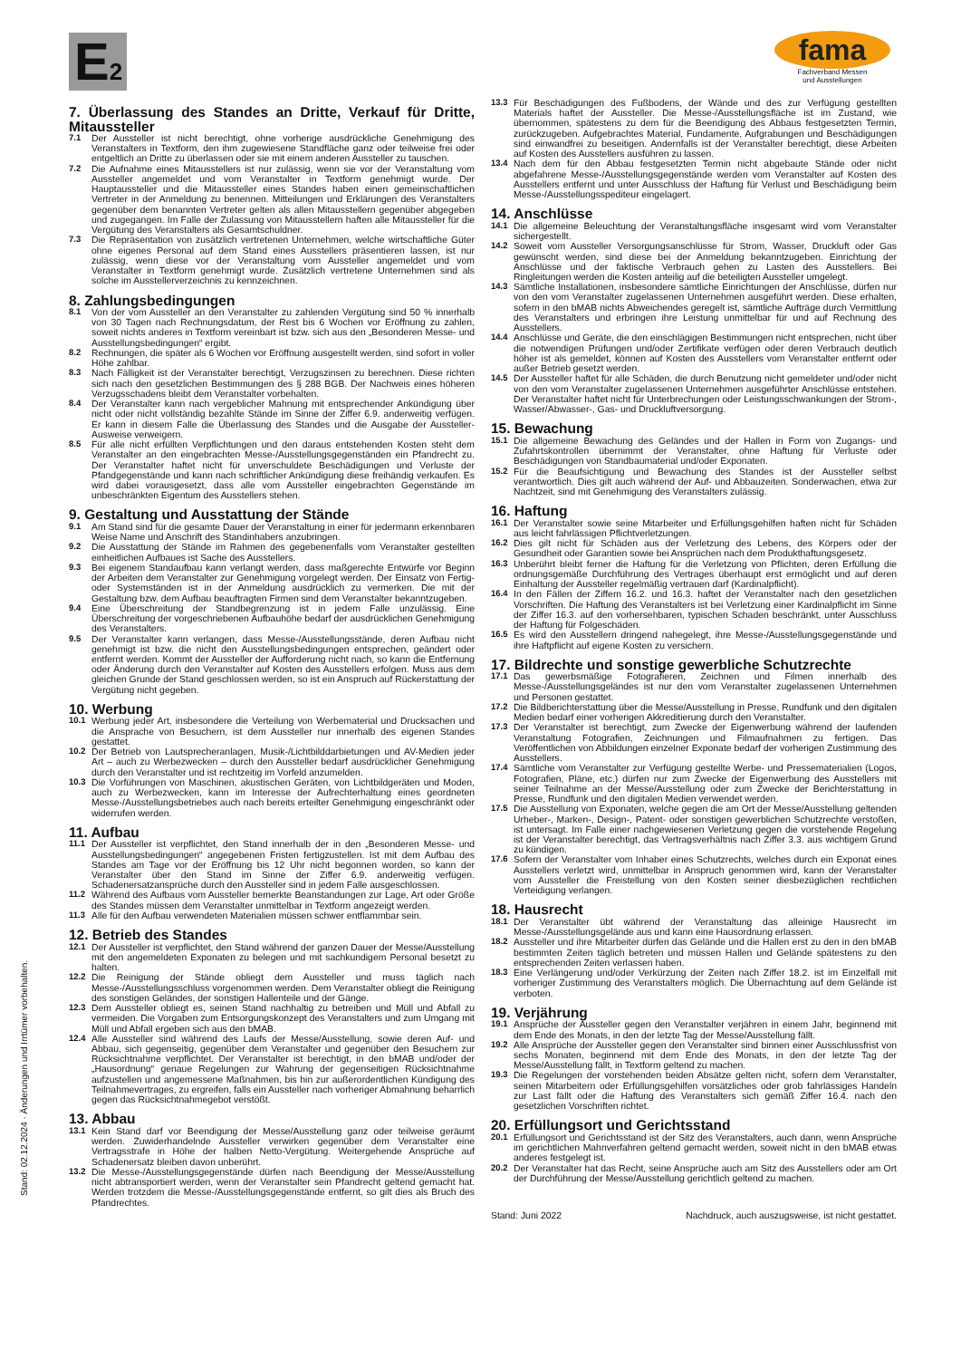E2
fama
Fachverband Messen
und Ausstellungen
7. Überlassung des Standes an Dritte, Verkauf für Dritte, Mitaussteller
7.1 Der Aussteller ist nicht berechtigt, ohne vorherige ausdrückliche Genehmigung des Veranstalters in Textform, den ihm zugewiesene Standfläche ganz oder teilweise frei oder entgeltlich an Dritte zu überlassen oder sie mit einem anderen Aussteller zu tauschen.
7.2 Die Aufnahme eines Mitausstellers ist nur zulässig, wenn sie vor der Veranstaltung vom Aussteller angemeldet und vom Veranstalter in Textform genehmigt wurde. Der Hauptaussteller und die Mitaussteller eines Standes haben einen gemeinschaftlichen Vertreter in der Anmeldung zu benennen. Mitteilungen und Erklärungen des Veranstalters gegenüber dem benannten Vertreter gelten als allen Mitausstellern gegenüber abgegeben und zugegangen. Im Falle der Zulassung von Mitausstellern haften alle Mitaussteller für die Vergütung des Veranstalters als Gesamtschuldner.
7.3 Die Repräsentation von zusätzlich vertretenen Unternehmen, welche wirtschaftliche Güter ohne eigenes Personal auf dem Stand eines Ausstellers präsentieren lassen, ist nur zulässig, wenn diese vor der Veranstaltung vom Aussteller angemeldet und vom Veranstalter in Textform genehmigt wurde. Zusätzlich vertretene Unternehmen sind als solche im Ausstellerverzeichnis zu kennzeichnen.
8. Zahlungsbedingungen
8.1 Von der vom Aussteller an den Veranstalter zu zahlenden Vergütung sind 50 % innerhalb von 30 Tagen nach Rechnungsdatum, der Rest bis 6 Wochen vor Eröffnung zu zahlen, soweit nichts anderes in Textform vereinbart ist bzw. sich aus den „Besonderen Messe- und Ausstellungsbedingungen“ ergibt.
8.2 Rechnungen, die später als 6 Wochen vor Eröffnung ausgestellt werden, sind sofort in voller Höhe zahlbar.
8.3 Nach Fälligkeit ist der Veranstalter berechtigt, Verzugszinsen zu berechnen. Diese richten sich nach den gesetzlichen Bestimmungen des § 288 BGB. Der Nachweis eines höheren Verzugsschadens bleibt dem Veranstalter vorbehalten.
8.4 Der Veranstalter kann nach vergeblicher Mahnung mit entsprechender Ankündigung über nicht oder nicht vollständig bezahlte Stände im Sinne der Ziffer 6.9. anderweitig verfügen. Er kann in diesem Falle die Überlassung des Standes und die Ausgabe der Aussteller-Ausweise verweigern.
8.5 Für alle nicht erfüllten Verpflichtungen und den daraus entstehenden Kosten steht dem Veranstalter an den eingebrachten Messe-/Ausstellungsgegenständen ein Pfandrecht zu. Der Veranstalter haftet nicht für unverschuldete Beschädigungen und Verluste der Pfandgegenstände und kann nach schriftlicher Ankündigung diese freihändig verkaufen. Es wird dabei vorausgesetzt, dass alle vom Aussteller eingebrachten Gegenstände im unbeschränkten Eigentum des Ausstellers stehen.
9. Gestaltung und Ausstattung der Stände
9.1 Am Stand sind für die gesamte Dauer der Veranstaltung in einer für jedermann erkennbaren Weise Name und Anschrift des Standinhabers anzubringen.
9.2 Die Ausstattung der Stände im Rahmen des gegebenenfalls vom Veranstalter gestellten einheitlichen Aufbaues ist Sache des Ausstellers.
9.3 Bei eigenem Standaufbau kann verlangt werden, dass maßgerechte Entwürfe vor Beginn der Arbeiten dem Veranstalter zur Genehmigung vorgelegt werden. Der Einsatz von Fertig- oder Systemständen ist in der Anmeldung ausdrücklich zu vermerken. Die mit der Gestaltung bzw. dem Aufbau beauftragten Firmen sind dem Veranstalter bekanntzugeben.
9.4 Eine Überschreitung der Standbegrenzung ist in jedem Falle unzulässig. Eine Überschreitung der vorgeschriebenen Aufbauhöhe bedarf der ausdrücklichen Genehmigung des Veranstalters.
9.5 Der Veranstalter kann verlangen, dass Messe-/Ausstellungsstände, deren Aufbau nicht genehmigt ist bzw. die nicht den Ausstellungsbedingungen entsprechen, geändert oder entfernt werden. Kommt der Aussteller der Aufforderung nicht nach, so kann die Entfernung oder Änderung durch den Veranstalter auf Kosten des Ausstellers erfolgen. Muss aus dem gleichen Grunde der Stand geschlossen werden, so ist ein Anspruch auf Rückerstattung der Vergütung nicht gegeben.
10. Werbung
10.1 Werbung jeder Art, insbesondere die Verteilung von Werbematerial und Drucksachen und die Ansprache von Besuchern, ist dem Aussteller nur innerhalb des eigenen Standes gestattet.
10.2 Der Betrieb von Lautsprecheranlagen, Musik-/Lichtbilddarbietungen und AV-Medien jeder Art – auch zu Werbezwecken – durch den Aussteller bedarf ausdrücklicher Genehmigung durch den Veranstalter und ist rechtzeitig im Vorfeld anzumelden.
10.3 Die Vorführungen von Maschinen, akustischen Geräten, von Lichtbildgeräten und Moden, auch zu Werbezwecken, kann im Interesse der Aufrechterhaltung eines geordneten Messe-/Ausstellungsbetriebes auch nach bereits erteilter Genehmigung eingeschränkt oder widerrufen werden.
11. Aufbau
11.1 Der Aussteller ist verpflichtet, den Stand innerhalb der in den „Besonderen Messe- und Ausstellungsbedingungen“ angegebenen Fristen fertigzustellen. Ist mit dem Aufbau des Standes am Tage vor der Eröffnung bis 12 Uhr nicht begonnen worden, so kann der Veranstalter über den Stand im Sinne der Ziffer 6.9. anderweitig verfügen. Schadenersatzansprüche durch den Aussteller sind in jedem Falle ausgeschlossen.
11.2 Während des Aufbaus vom Aussteller bemerkte Beanstandungen zur Lage, Art oder Größe des Standes müssen dem Veranstalter unmittelbar in Textform angezeigt werden.
11.3 Alle für den Aufbau verwendeten Materialien müssen schwer entflammbar sein.
12. Betrieb des Standes
12.1 Der Aussteller ist verpflichtet, den Stand während der ganzen Dauer der Messe/Ausstellung mit den angemeldeten Exponaten zu belegen und mit sachkundigem Personal besetzt zu halten.
12.2 Die Reinigung der Stände obliegt dem Aussteller und muss täglich nach Messe-/Ausstellungsschluss vorgenommen werden. Dem Veranstalter obliegt die Reinigung des sonstigen Geländes, der sonstigen Hallenteile und der Gänge.
12.3 Dem Aussteller obliegt es, seinen Stand nachhaltig zu betreiben und Müll und Abfall zu vermeiden. Die Vorgaben zum Entsorgungskonzept des Veranstalters und zum Umgang mit Müll und Abfall ergeben sich aus den bMAB.
12.4 Alle Aussteller sind während des Laufs der Messe/Ausstellung, sowie deren Auf- und Abbau, sich gegenseitig, gegenüber dem Veranstalter und gegenüber den Besuchern zur Rücksichtnahme verpflichtet. Der Veranstalter ist berechtigt, in den bMAB und/oder der „Hausordnung“ genaue Regelungen zur Wahrung der gegenseitigen Rücksichtnahme aufzustellen und angemessene Maßnahmen, bis hin zur außerordentlichen Kündigung des Teilnahmevertrages, zu ergreifen, falls ein Aussteller nach vorheriger Abmahnung beharrlich gegen das Rücksichtnahmegebot verstößt.
13. Abbau
13.1 Kein Stand darf vor Beendigung der Messe/Ausstellung ganz oder teilweise geräumt werden. Zuwiderhandelnde Aussteller verwirken gegenüber dem Veranstalter eine Vertragsstrafe in Höhe der halben Netto-Vergütung. Weitergehende Ansprüche auf Schadenersatz bleiben davon unberührt.
13.2 Die Messe-/Ausstellungsgegenstände dürfen nach Beendigung der Messe/Ausstellung nicht abtransportiert werden, wenn der Veranstalter sein Pfandrecht geltend gemacht hat. Werden trotzdem die Messe-/Ausstellungsgegenstände entfernt, so gilt dies als Bruch des Pfandrechtes.
13.3 Für Beschädigungen des Fußbodens, der Wände und des zur Verfügung gestellten Materials haftet der Aussteller. Die Messe-/Ausstellungsfläche ist im Zustand, wie übernommen, spätestens zu dem für die Beendigung des Abbaus festgesetzten Termin, zurückzugeben. Aufgebrachtes Material, Fundamente, Aufgrabungen und Beschädigungen sind einwandfrei zu beseitigen. Andernfalls ist der Veranstalter berechtigt, diese Arbeiten auf Kosten des Ausstellers ausführen zu lassen.
13.4 Nach dem für den Abbau festgesetzten Termin nicht abgebaute Stände oder nicht abgefahrene Messe-/Ausstellungsgegenstände werden vom Veranstalter auf Kosten des Ausstellers entfernt und unter Ausschluss der Haftung für Verlust und Beschädigung beim Messe-/Ausstellungsspediteur eingelagert.
14. Anschlüsse
14.1 Die allgemeine Beleuchtung der Veranstaltungsfläche insgesamt wird vom Veranstalter sichergestellt.
14.2 Soweit vom Aussteller Versorgungsanschlüsse für Strom, Wasser, Druckluft oder Gas gewünscht werden, sind diese bei der Anmeldung bekanntzugeben. Einrichtung der Anschlüsse und der faktische Verbrauch gehen zu Lasten des Ausstellers. Bei Ringleitungen werden die Kosten anteilig auf die beteiligten Aussteller umgelegt.
14.3 Sämtliche Installationen, insbesondere sämtliche Einrichtungen der Anschlüsse, dürfen nur von den vom Veranstalter zugelassenen Unternehmen ausgeführt werden. Diese erhalten, sofern in den bMAB nichts Abweichendes geregelt ist, sämtliche Aufträge durch Vermittlung des Veranstalters und erbringen ihre Leistung unmittelbar für und auf Rechnung des Ausstellers.
14.4 Anschlüsse und Geräte, die den einschlägigen Bestimmungen nicht entsprechen, nicht über die notwendigen Prüfungen und/oder Zertifikate verfügen oder deren Verbrauch deutlich höher ist als gemeldet, können auf Kosten des Ausstellers vom Veranstalter entfernt oder außer Betrieb gesetzt werden.
14.5 Der Aussteller haftet für alle Schäden, die durch Benutzung nicht gemeldeter und/oder nicht von den vom Veranstalter zugelassenen Unternehmen ausgeführter Anschlüsse entstehen. Der Veranstalter haftet nicht für Unterbrechungen oder Leistungsschwankungen der Strom-, Wasser/Abwasser-, Gas- und Druckluftversorgung.
15. Bewachung
15.1 Die allgemeine Bewachung des Geländes und der Hallen in Form von Zugangs- und Zufahrtskontrollen übernimmt der Veranstalter, ohne Haftung für Verluste oder Beschädigungen von Standbaumaterial und/oder Exponaten.
15.2 Für die Beaufsichtigung und Bewachung des Standes ist der Aussteller selbst verantwortlich. Dies gilt auch während der Auf- und Abbauzeiten. Sonderwachen, etwa zur Nachtzeit, sind mit Genehmigung des Veranstalters zulässig.
16. Haftung
16.1 Der Veranstalter sowie seine Mitarbeiter und Erfüllungsgehilfen haften nicht für Schäden aus leicht fahrlässigen Pflichtverletzungen.
16.2 Dies gilt nicht für Schäden aus der Verletzung des Lebens, des Körpers oder der Gesundheit oder Garantien sowie bei Ansprüchen nach dem Produkthaftungsgesetz.
16.3 Unberührt bleibt ferner die Haftung für die Verletzung von Pflichten, deren Erfüllung die ordnungsgemäße Durchführung des Vertrages überhaupt erst ermöglicht und auf deren Einhaltung der Aussteller regelmäßig vertrauen darf (Kardinalpflicht).
16.4 In den Fällen der Ziffern 16.2. und 16.3. haftet der Veranstalter nach den gesetzlichen Vorschriften. Die Haftung des Veranstalters ist bei Verletzung einer Kardinalpflicht im Sinne der Ziffer 16.3. auf den vorhersehbaren, typischen Schaden beschränkt, unter Ausschluss der Haftung für Folgeschäden.
16.5 Es wird den Ausstellern dringend nahegelegt, ihre Messe-/Ausstellungsgegenstände und ihre Haftpflicht auf eigene Kosten zu versichern.
17. Bildrechte und sonstige gewerbliche Schutzrechte
17.1 Das gewerbsmäßige Fotografieren, Zeichnen und Filmen innerhalb des Messe-/Ausstellungsgeländes ist nur den vom Veranstalter zugelassenen Unternehmen und Personen gestattet.
17.2 Die Bildberichterstattung über die Messe/Ausstellung in Presse, Rundfunk und den digitalen Medien bedarf einer vorherigen Akkreditierung durch den Veranstalter.
17.3 Der Veranstalter ist berechtigt, zum Zwecke der Eigenwerbung während der laufenden Veranstaltung Fotografien, Zeichnungen und Filmaufnahmen zu fertigen. Das Veröffentlichen von Abbildungen einzelner Exponate bedarf der vorherigen Zustimmung des Ausstellers.
17.4 Sämtliche vom Veranstalter zur Verfügung gestellte Werbe- und Pressematerialien (Logos, Fotografien, Pläne, etc.) dürfen nur zum Zwecke der Eigenwerbung des Ausstellers mit seiner Teilnahme an der Messe/Ausstellung oder zum Zwecke der Berichterstattung in Presse, Rundfunk und den digitalen Medien verwendet werden.
17.5 Die Ausstellung von Exponaten, welche gegen die am Ort der Messe/Ausstellung geltenden Urheber-, Marken-, Design-, Patent- oder sonstigen gewerblichen Schutzrechte verstoßen, ist untersagt. Im Falle einer nachgewiesenen Verletzung gegen die vorstehende Regelung ist der Veranstalter berechtigt, das Vertragsverhältnis nach Ziffer 3.3. aus wichtigem Grund zu kündigen.
17.6 Sofern der Veranstalter vom Inhaber eines Schutzrechts, welches durch ein Exponat eines Ausstellers verletzt wird, unmittelbar in Anspruch genommen wird, kann der Veranstalter vom Aussteller die Freistellung von den Kosten seiner diesbezüglichen rechtlichen Verteidigung verlangen.
18. Hausrecht
18.1 Der Veranstalter übt während der Veranstaltung das alleinige Hausrecht im Messe-/Ausstellungsgelände aus und kann eine Hausordnung erlassen.
18.2 Aussteller und ihre Mitarbeiter dürfen das Gelände und die Hallen erst zu den in den bMAB bestimmten Zeiten täglich betreten und müssen Hallen und Gelände spätestens zu den entsprechenden Zeiten verlassen haben.
18.3 Eine Verlängerung und/oder Verkürzung der Zeiten nach Ziffer 18.2. ist im Einzelfall mit vorheriger Zustimmung des Veranstalters möglich. Die Übernachtung auf dem Gelände ist verboten.
19. Verjährung
19.1 Ansprüche der Aussteller gegen den Veranstalter verjähren in einem Jahr, beginnend mit dem Ende des Monats, in den der letzte Tag der Messe/Ausstellung fällt.
19.2 Alle Ansprüche der Aussteller gegen den Veranstalter sind binnen einer Ausschlussfrist von sechs Monaten, beginnend mit dem Ende des Monats, in den der letzte Tag der Messe/Ausstellung fällt, in Textform geltend zu machen.
19.3 Die Regelungen der vorstehenden beiden Absätze gelten nicht, sofern dem Veranstalter, seinen Mitarbeitern oder Erfüllungsgehilfen vorsätzliches oder grob fahrlässiges Handeln zur Last fällt oder die Haftung des Veranstalters sich gemäß Ziffer 16.4. nach den gesetzlichen Vorschriften richtet.
20. Erfüllungsort und Gerichtsstand
20.1 Erfüllungsort und Gerichtsstand ist der Sitz des Veranstalters, auch dann, wenn Ansprüche im gerichtlichen Mahnverfahren geltend gemacht werden, soweit nicht in den bMAB etwas anderes festgelegt ist.
20.2 Der Veranstalter hat das Recht, seine Ansprüche auch am Sitz des Ausstellers oder am Ort der Durchführung der Messe/Ausstellung gerichtlich geltend zu machen.
Stand: Juni 2022 Nachdruck, auch auszugsweise, ist nicht gestattet.
Stand: 02.12.2024 · Änderungen und Irrtümer vorbehalten.